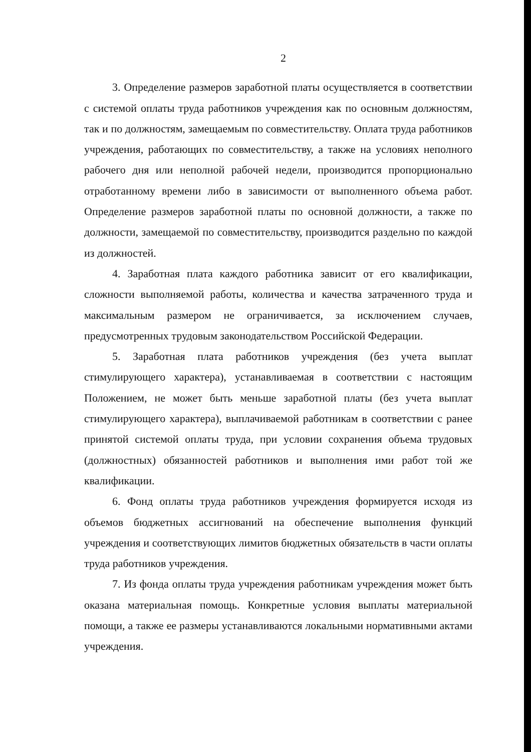2
3. Определение размеров заработной платы осуществляется в соответствии с системой оплаты труда работников учреждения как по основным должностям, так и по должностям, замещаемым по совместительству. Оплата труда работников учреждения, работающих по совместительству, а также на условиях неполного рабочего дня или неполной рабочей недели, производится пропорционально отработанному времени либо в зависимости от выполненного объема работ. Определение размеров заработной платы по основной должности, а также по должности, замещаемой по совместительству, производится раздельно по каждой из должностей.
4. Заработная плата каждого работника зависит от его квалификации, сложности выполняемой работы, количества и качества затраченного труда и максимальным размером не ограничивается, за исключением случаев, предусмотренных трудовым законодательством Российской Федерации.
5. Заработная плата работников учреждения (без учета выплат стимулирующего характера), устанавливаемая в соответствии с настоящим Положением, не может быть меньше заработной платы (без учета выплат стимулирующего характера), выплачиваемой работникам в соответствии с ранее принятой системой оплаты труда, при условии сохранения объема трудовых (должностных) обязанностей работников и выполнения ими работ той же квалификации.
6. Фонд оплаты труда работников учреждения формируется исходя из объемов бюджетных ассигнований на обеспечение выполнения функций учреждения и соответствующих лимитов бюджетных обязательств в части оплаты труда работников учреждения.
7. Из фонда оплаты труда учреждения работникам учреждения может быть оказана материальная помощь. Конкретные условия выплаты материальной помощи, а также ее размеры устанавливаются локальными нормативными актами учреждения.